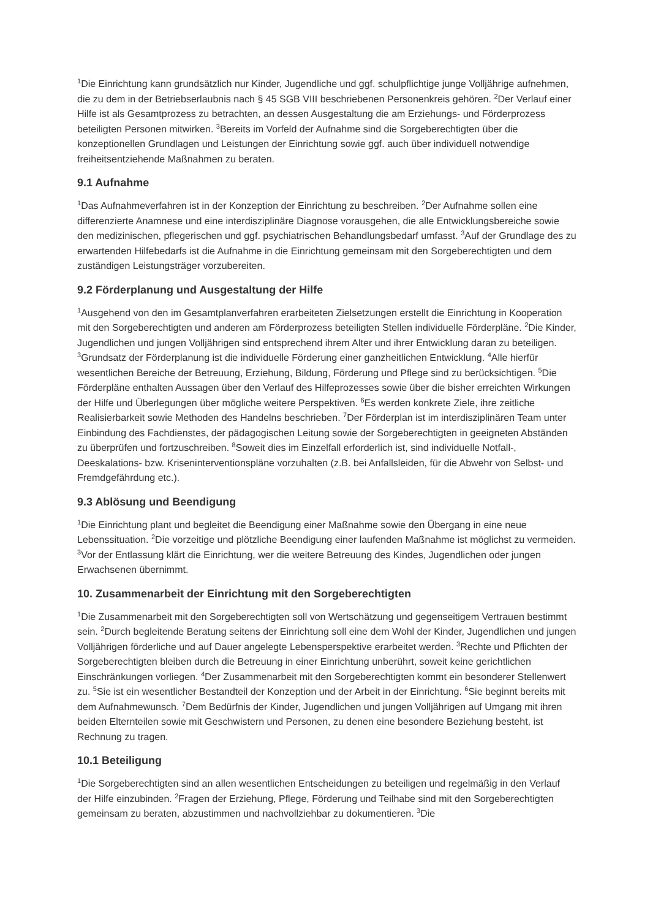<sup>1</sup> Die Einrichtung kann grundsätzlich nur Kinder, Jugendliche und ggf. schulpflichtige junge Volljährige aufnehmen, die zu dem in der Betriebserlaubnis nach § 45 SGB VIII beschriebenen Personenkreis gehören. <sup>2</sup>Der Verlauf einer Hilfe ist als Gesamtprozess zu betrachten, an dessen Ausgestaltung die am Erziehungs- und Förderprozess beteiligten Personen mitwirken. <sup>3</sup>Bereits im Vorfeld der Aufnahme sind die Sorgeberechtigten über die konzeptionellen Grundlagen und Leistungen der Einrichtung sowie ggf. auch über individuell notwendige freiheitsentziehende Maßnahmen zu beraten.
9.1 Aufnahme
<sup>1</sup> Das Aufnahmeverfahren ist in der Konzeption der Einrichtung zu beschreiben. <sup>2</sup>Der Aufnahme sollen eine differenzierte Anamnese und eine interdisziplinäre Diagnose vorausgehen, die alle Entwicklungsbereiche sowie den medizinischen, pflegerischen und ggf. psychiatrischen Behandlungsbedarf umfasst. <sup>3</sup>Auf der Grundlage des zu erwartenden Hilfebedarfs ist die Aufnahme in die Einrichtung gemeinsam mit den Sorgeberechtigten und dem zuständigen Leistungsträger vorzubereiten.
9.2 Förderplanung und Ausgestaltung der Hilfe
<sup>1</sup> Ausgehend von den im Gesamtplanverfahren erarbeiteten Zielsetzungen erstellt die Einrichtung in Kooperation mit den Sorgeberechtigten und anderen am Förderprozess beteiligten Stellen individuelle Förderpläne. <sup>2</sup>Die Kinder, Jugendlichen und jungen Volljährigen sind entsprechend ihrem Alter und ihrer Entwicklung daran zu beteiligen. <sup>3</sup>Grundsatz der Förderplanung ist die individuelle Förderung einer ganzheitlichen Entwicklung. <sup>4</sup>Alle hierfür wesentlichen Bereiche der Betreuung, Erziehung, Bildung, Förderung und Pflege sind zu berücksichtigen. <sup>5</sup>Die Förderpläne enthalten Aussagen über den Verlauf des Hilfeprozesses sowie über die bisher erreichten Wirkungen der Hilfe und Überlegungen über mögliche weitere Perspektiven. <sup>6</sup>Es werden konkrete Ziele, ihre zeitliche Realisierbarkeit sowie Methoden des Handelns beschrieben. <sup>7</sup>Der Förderplan ist im interdisziplinären Team unter Einbindung des Fachdienstes, der pädagogischen Leitung sowie der Sorgeberechtigten in geeigneten Abständen zu überprüfen und fortzuschreiben. <sup>8</sup>Soweit dies im Einzelfall erforderlich ist, sind individuelle Notfall-, Deeskalations- bzw. Kriseninterventionspläne vorzuhalten (z.B. bei Anfallsleiden, für die Abwehr von Selbst- und Fremdgefährdung etc.).
9.3 Ablösung und Beendigung
<sup>1</sup> Die Einrichtung plant und begleitet die Beendigung einer Maßnahme sowie den Übergang in eine neue Lebenssituation. <sup>2</sup>Die vorzeitige und plötzliche Beendigung einer laufenden Maßnahme ist möglichst zu vermeiden. <sup>3</sup>Vor der Entlassung klärt die Einrichtung, wer die weitere Betreuung des Kindes, Jugendlichen oder jungen Erwachsenen übernimmt.
10. Zusammenarbeit der Einrichtung mit den Sorgeberechtigten
<sup>1</sup> Die Zusammenarbeit mit den Sorgeberechtigten soll von Wertschätzung und gegenseitigem Vertrauen bestimmt sein. <sup>2</sup>Durch begleitende Beratung seitens der Einrichtung soll eine dem Wohl der Kinder, Jugendlichen und jungen Volljährigen förderliche und auf Dauer angelegte Lebensperspektive erarbeitet werden. <sup>3</sup>Rechte und Pflichten der Sorgeberechtigten bleiben durch die Betreuung in einer Einrichtung unberührt, soweit keine gerichtlichen Einschränkungen vorliegen. <sup>4</sup>Der Zusammenarbeit mit den Sorgeberechtigten kommt ein besonderer Stellenwert zu. <sup>5</sup>Sie ist ein wesentlicher Bestandteil der Konzeption und der Arbeit in der Einrichtung. <sup>6</sup>Sie beginnt bereits mit dem Aufnahmewunsch. <sup>7</sup>Dem Bedürfnis der Kinder, Jugendlichen und jungen Volljährigen auf Umgang mit ihren beiden Elternteilen sowie mit Geschwistern und Personen, zu denen eine besondere Beziehung besteht, ist Rechnung zu tragen.
10.1 Beteiligung
<sup>1</sup> Die Sorgeberechtigten sind an allen wesentlichen Entscheidungen zu beteiligen und regelmäßig in den Verlauf der Hilfe einzubinden. <sup>2</sup>Fragen der Erziehung, Pflege, Förderung und Teilhabe sind mit den Sorgeberechtigten gemeinsam zu beraten, abzustimmen und nachvollziehbar zu dokumentieren. <sup>3</sup>Die